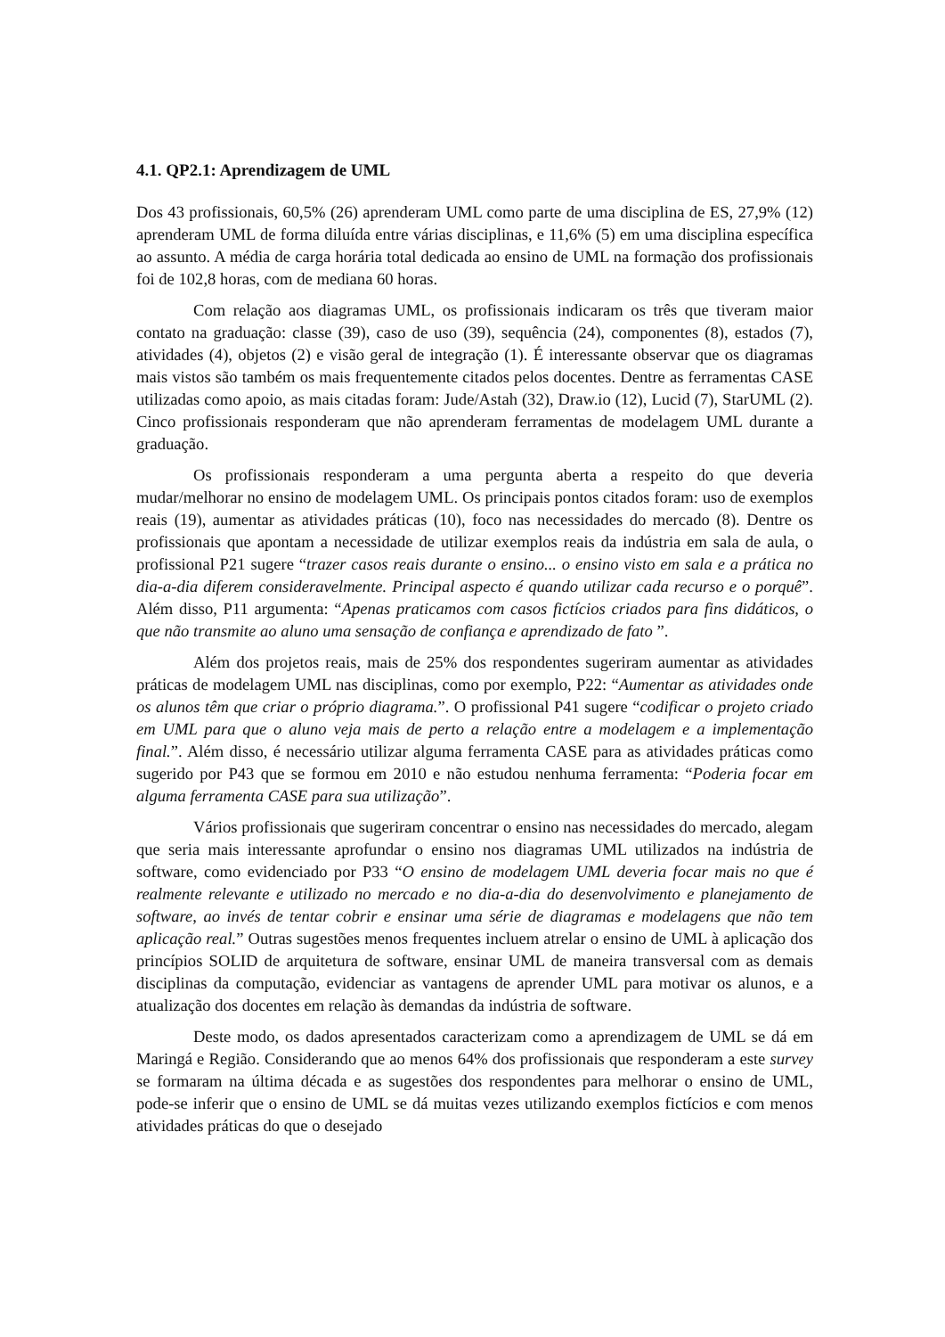4.1. QP2.1: Aprendizagem de UML
Dos 43 profissionais, 60,5% (26) aprenderam UML como parte de uma disciplina de ES, 27,9% (12) aprenderam UML de forma diluída entre várias disciplinas, e 11,6% (5) em uma disciplina específica ao assunto. A média de carga horária total dedicada ao ensino de UML na formação dos profissionais foi de 102,8 horas, com de mediana 60 horas.
Com relação aos diagramas UML, os profissionais indicaram os três que tiveram maior contato na graduação: classe (39), caso de uso (39), sequência (24), componentes (8), estados (7), atividades (4), objetos (2) e visão geral de integração (1). É interessante observar que os diagramas mais vistos são também os mais frequentemente citados pelos docentes. Dentre as ferramentas CASE utilizadas como apoio, as mais citadas foram: Jude/Astah (32), Draw.io (12), Lucid (7), StarUML (2). Cinco profissionais responderam que não aprenderam ferramentas de modelagem UML durante a graduação.
Os profissionais responderam a uma pergunta aberta a respeito do que deveria mudar/melhorar no ensino de modelagem UML. Os principais pontos citados foram: uso de exemplos reais (19), aumentar as atividades práticas (10), foco nas necessidades do mercado (8). Dentre os profissionais que apontam a necessidade de utilizar exemplos reais da indústria em sala de aula, o profissional P21 sugere “trazer casos reais durante o ensino... o ensino visto em sala e a prática no dia-a-dia diferem consideravelmente. Principal aspecto é quando utilizar cada recurso e o porquê”. Além disso, P11 argumenta: “Apenas praticamos com casos fictícios criados para fins didáticos, o que não transmite ao aluno uma sensação de confiança e aprendizado de fato ”.
Além dos projetos reais, mais de 25% dos respondentes sugeriram aumentar as atividades práticas de modelagem UML nas disciplinas, como por exemplo, P22: “Aumentar as atividades onde os alunos têm que criar o próprio diagrama.”. O profissional P41 sugere “codificar o projeto criado em UML para que o aluno veja mais de perto a relação entre a modelagem e a implementação final.”. Além disso, é necessário utilizar alguma ferramenta CASE para as atividades práticas como sugerido por P43 que se formou em 2010 e não estudou nenhuma ferramenta: “Poderia focar em alguma ferramenta CASE para sua utilização”.
Vários profissionais que sugeriram concentrar o ensino nas necessidades do mercado, alegam que seria mais interessante aprofundar o ensino nos diagramas UML utilizados na indústria de software, como evidenciado por P33 “O ensino de modelagem UML deveria focar mais no que é realmente relevante e utilizado no mercado e no dia-a-dia do desenvolvimento e planejamento de software, ao invés de tentar cobrir e ensinar uma série de diagramas e modelagens que não tem aplicação real.” Outras sugestões menos frequentes incluem atrelar o ensino de UML à aplicação dos princípios SOLID de arquitetura de software, ensinar UML de maneira transversal com as demais disciplinas da computação, evidenciar as vantagens de aprender UML para motivar os alunos, e a atualização dos docentes em relação às demandas da indústria de software.
Deste modo, os dados apresentados caracterizam como a aprendizagem de UML se dá em Maringá e Região. Considerando que ao menos 64% dos profissionais que responderam a este survey se formaram na última década e as sugestões dos respondentes para melhorar o ensino de UML, pode-se inferir que o ensino de UML se dá muitas vezes utilizando exemplos fictícios e com menos atividades práticas do que o desejado